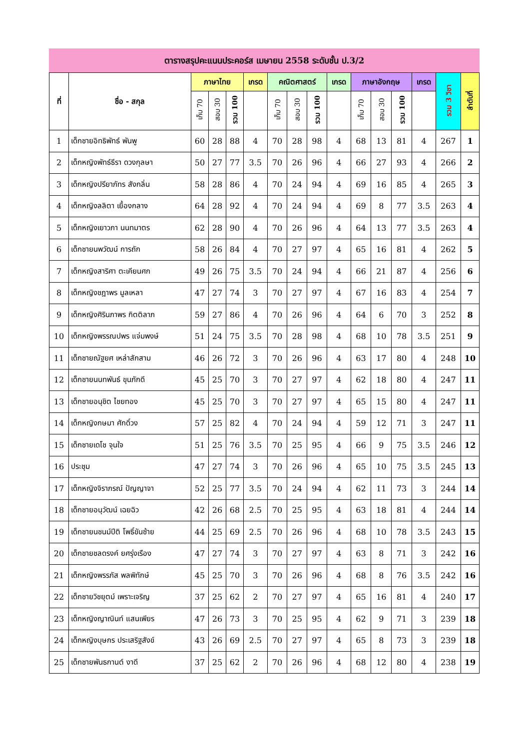ตารางสรุปคะแนนประคอร์ส เมษายน 2558 ระดับชั้น ป.3/2
| ที่ | ชื่อ - สกุล | ภาษาไทย | | | เกรด | คณิตศาสตร์ | | | เกรด | ภาษาอังกฤษ | | | เกรด | รวม 3 วิชา | ลำดับที่ |
| --- | --- | --- | --- | --- | --- | --- | --- | --- | --- | --- | --- | --- | --- | --- | --- |
| | | เก็บ 70 | สอบ 30 | รวม 100 | | เก็บ 70 | สอบ 30 | รวม 100 | | เก็บ 70 | สอบ 30 | รวม 100 | | | |
| 1 | เด็กชายอิทธิพัทธ์ พันพู | 60 | 28 | 88 | 4 | 70 | 28 | 98 | 4 | 68 | 13 | 81 | 4 | 267 | 1 |
| 2 | เด็กหญิงพัทธ์ธีรา ดวงกุลษา | 50 | 27 | 77 | 3.5 | 70 | 26 | 96 | 4 | 66 | 27 | 93 | 4 | 266 | 2 |
| 3 | เด็กหญิงปรียาภัทร สังกลิ่น | 58 | 28 | 86 | 4 | 70 | 24 | 94 | 4 | 69 | 16 | 85 | 4 | 265 | 3 |
| 4 | เด็กหญิงลลิตา เยื้องกลาง | 64 | 28 | 92 | 4 | 70 | 24 | 94 | 4 | 69 | 8 | 77 | 3.5 | 263 | 4 |
| 5 | เด็กหญิงเยาวภา นนทมาตร | 62 | 28 | 90 | 4 | 70 | 26 | 96 | 4 | 64 | 13 | 77 | 3.5 | 263 | 4 |
| 6 | เด็กชายนพวัฒน์ การถัก | 58 | 26 | 84 | 4 | 70 | 27 | 97 | 4 | 65 | 16 | 81 | 4 | 262 | 5 |
| 7 | เด็กหญิงสาริศา ตะเคียนศก | 49 | 26 | 75 | 3.5 | 70 | 24 | 94 | 4 | 66 | 21 | 87 | 4 | 256 | 6 |
| 8 | เด็กหญิงชฎาพร มูลเหลา | 47 | 27 | 74 | 3 | 70 | 27 | 97 | 4 | 67 | 16 | 83 | 4 | 254 | 7 |
| 9 | เด็กหญิงศิรินภาพร กิตติลาภ | 59 | 27 | 86 | 4 | 70 | 26 | 96 | 4 | 64 | 6 | 70 | 3 | 252 | 8 |
| 10 | เด็กหญิงพรรณปพร แจ่มพงษ์ | 51 | 24 | 75 | 3.5 | 70 | 28 | 98 | 4 | 68 | 10 | 78 | 3.5 | 251 | 9 |
| 11 | เด็กชายณัฐยศ เหล่าสักสาม | 46 | 26 | 72 | 3 | 70 | 26 | 96 | 4 | 63 | 17 | 80 | 4 | 248 | 10 |
| 12 | เด็กชายนนทพันธ์ ขุนภักดี | 45 | 25 | 70 | 3 | 70 | 27 | 97 | 4 | 62 | 18 | 80 | 4 | 247 | 11 |
| 13 | เด็กชายอนุชิต ไชยทอง | 45 | 25 | 70 | 3 | 70 | 27 | 97 | 4 | 65 | 15 | 80 | 4 | 247 | 11 |
| 14 | เด็กหญิงกษมา ศักดิ์วง | 57 | 25 | 82 | 4 | 70 | 24 | 94 | 4 | 59 | 12 | 71 | 3 | 247 | 11 |
| 15 | เด็กชายเดโช จุนใจ | 51 | 25 | 76 | 3.5 | 70 | 25 | 95 | 4 | 66 | 9 | 75 | 3.5 | 246 | 12 |
| 16 | ประชุม | 47 | 27 | 74 | 3 | 70 | 26 | 96 | 4 | 65 | 10 | 75 | 3.5 | 245 | 13 |
| 17 | เด็กหญิงจิราภรณ์ ปัญญาจา | 52 | 25 | 77 | 3.5 | 70 | 24 | 94 | 4 | 62 | 11 | 73 | 3 | 244 | 14 |
| 18 | เด็กชายอนุวัฒน์ เฉยฉิว | 42 | 26 | 68 | 2.5 | 70 | 25 | 95 | 4 | 63 | 18 | 81 | 4 | 244 | 14 |
| 19 | เด็กชายนชนม์ปีติ โพธิ์ขันซ้าย | 44 | 25 | 69 | 2.5 | 70 | 26 | 96 | 4 | 68 | 10 | 78 | 3.5 | 243 | 15 |
| 20 | เด็กชายชลดรงค์ ยศรุ่งเรือง | 47 | 27 | 74 | 3 | 70 | 27 | 97 | 4 | 63 | 8 | 71 | 3 | 242 | 16 |
| 21 | เด็กหญิงพรรภัส พลพิทักษ์ | 45 | 25 | 70 | 3 | 70 | 26 | 96 | 4 | 68 | 8 | 76 | 3.5 | 242 | 16 |
| 22 | เด็กชายวิชยุตม์ เพราะเจริญ | 37 | 25 | 62 | 2 | 70 | 27 | 97 | 4 | 65 | 16 | 81 | 4 | 240 | 17 |
| 23 | เด็กหญิงญาณินท์ แสนเพียร | 47 | 26 | 73 | 3 | 70 | 25 | 95 | 4 | 62 | 9 | 71 | 3 | 239 | 18 |
| 24 | เด็กหญิงบุษกร ประเสริฐสังข์ | 43 | 26 | 69 | 2.5 | 70 | 27 | 97 | 4 | 65 | 8 | 73 | 3 | 239 | 18 |
| 25 | เด็กชายพันธกานต์ งาดี | 37 | 25 | 62 | 2 | 70 | 26 | 96 | 4 | 68 | 12 | 80 | 4 | 238 | 19 |